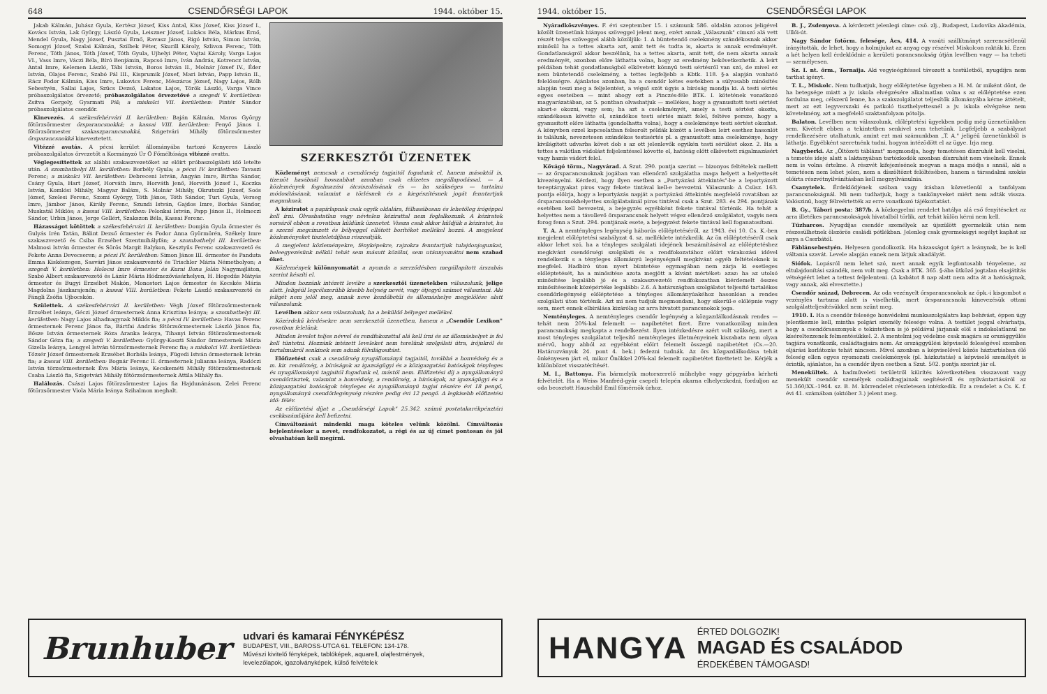648 CSENDŐRSÉGI LAPOK 1944. október 15.
Jakab Kálmán, Juhász Gyula, Kertész József, Kiss Antal, Kiss József, Kiss József I., Kovács István, Lak György, László Gyula, Leiszner József, Lukács Béla, Márkus Ernő, Mendel Gyula, Nagy József, Pusztai Ernő, Ravasz János, Rigó István, Simon István, Somogyi József, Szalai Kálmán, Szilbek Péter, Skurill Károly, Szlivon Ferenc, Tóth Ferenc, Tóth János, Tóth József, Tóth Gyula, Ujhelyi Péter, Vajtai Károly, Varga Lajos VI., Vass Imre, Váczi Béla, Bíró Benjámin, Rapcsó Imre, Iván András, Kotrencz István, Antal Imre, Kelemen László, Tábi István, Boros István II., Molnár József IV., Éder István, Olajos Ferenc, Szabó Pál III., Kisprumik József, Mari István, Papp István II., Rácz Fodor Kálmán, Kiss Imre, Lukovics Ferenc, Mészáros József, Nagy Lajos, Rólh Sebestyén, Sallai Lajos, Szűcs Dezső, Lakatos Lajos, Török László, Varga Vince próbaszolgálatos őrvezető; próbaszolgálatos őrvezetővé a szegedi V. kerületben: Zsitva Gergely, Gyarmati Pál; a miskolci VII. kerületben: Pintér Sándor próbaszolgálatos csendőr.
Kinevezés. A székesfehérvári II. kerületben: Baján Kálmán, Maros György főtörzsőrmester őrsparancsnokká; a kassai VIII. kerületben: Fenyő János I. főtörzsőrmester szakaszparancsnokká, Szigetvári Mihály főtörzsőrmester őrsparancsnokká kineveztetett.
Vitézzé avatás. A pécsi kerület állományába tartozó Kenyeres László próbaszolgálatos őrvezetőt a Kormányzó Úr Ő Főméltósága vitézzé avatta.
Véglegesíttettek az alábbi szakaszvezetőket az előírt próbaszolgálati idő letelte után. A szombathelyi III. kerületben: Borbély Gyula; a pécsi IV. kerületben: Tavaszi Ferenc; a miskolci VII. kerületben: Debreceni István, Angyán Imre, Birtha Sándor, Csány Gyula, Hart József, Horváth Imre, Horváth Jenő, Horváth József I., Koczka István, Komlósi Mihály, Magyar Balázs, S. Molnár Mihály, Okrutszki József, Soós József, Szelesi Ferenc, Szomi György, Tóth János, Tóth Sándor, Turi Gyula, Verseg Imre, Jámbor János, Király Ferenc, Szundi István, Gajdos Imre, Borbás Sándor, Muskatál Miklós; a kassai VIII. kerületben: Pelonkai István, Papp János II., Helmeczi Sándor, Urbin János, Jerge Gellért, Szakszon Béla, Kassai Ferenc.
Házasságot kötöttek a székesfehérvári II. kerületben: Domján Gyula őrmester és Gulyás Irén Tatán, Bálint Dezső őrmester és Fodor Anna Györmörén, Székely Imre szakaszvezető és Csiba Erzsébet Szentmihályfán; a szombathelyi III. kerületben: Malmosi István őrmester és Sörös Margit Balykon, Kesztyűs Ferenc szakaszvezető és Fekete Anna Devecseren; a pécsi IV. kerületben: Simon János III. őrmester és Panduta Emma Kisköszegen, Sasvári János szakaszvezető és Trischler Mária Németbolyon; a szegedi V. kerületben: Holocsi Imre őrmester és Kurai Ilona Jolán Nagymajláton, Szabó Albert szakaszvezető és Lázár Mária Hódmezővásárhelyen, H. Hegedűs Mátyás őrmester és Bugyi Erzsébet Makón, Monostori Lajos őrmester és Kecskés Mária Magdolna Jászkarajenőn; a kassai VIII. kerületben: Fekete László szakaszvezető és Fángli Zsófia Ujbocskón.
Születtek. A székesfehérvári II. kerületben: Végh József főtörzsőrmesternek Erzsébet leánya, Géczi József őrmesternek Anna Krisztina leánya; a szombathelyi III. kerületben: Nagy Lajos alhadnagynak Miklós fia; a pécsi IV. kerületben: Havas Ferenc őrmesternek Ferenc János fia, Bártfai András főtörzsőrmesternek László János fia, Bősze István őrmesternek Róza Aranka leánya, Tihanyi István főtörzsőrmesternek Sándor Géza fia; a szegedi V. kerületben: György-Koszti Sándor őrmesternek Mária Gizella leánya, Lengyel István törzsőrmesternek Ferenc fia; a miskolci VII. kerületben: Tőzsér József őrmesternek Erzsébet Borbála leánya, Fügedi István őrmesternek István fia; a kassai VIII. kerületben: Bognár Ferenc II. őrmesternek Julianna leánya, Radóczi István törzsőrmesternek Éva Mária leánya, Kecskeméti Mihály főtörzsőrmesternek Csaba László fia, Szigetvári Mihály főtörzsőrmesternek Attila Mihály fia.
Halálozás. Császi Lajos főtörzsőrmester Lajos fia Hajdunánáson, Zelei Ferenc főtörzsőrmester Viola Mária leánya Szihalmon meghalt.
SZERKESZTŐI ÜZENETEK
Közleményt nemcsak a csendőrség tagjaitól fogadunk el, hanem másoktól is, tizenöt hasábnál hosszabbat azonban csak előzetes megállapodással. — A közlemények fogalmazási átcsiszolásának és — ha szükséges — tartalmi módosításának, valamint a törlésnek és a kiegészítésnek jogát fenntartjuk magunknak.
A kéziratot a papírlapnak csak egyik oldalára, félhasábosan és lehetőleg írógéppel kell írni. Olvashatatlan vagy névtelen kézirattal nem foglalkozunk. A kéziratok sorsáról ebben a rovatban küldünk üzenetet. Vissza csak akkor küldjük a kéziratot, ha a szerző megcímzett és bélyeggel ellátott borítékot mellékel hozzá. A megjelent közleményeket tiszteletdíjban részesítjük.
A megjelent közleményekre, fényképekre, rajzokra fenntartjuk tulajdonjogunkat, beleegyezésünk nélkül tehát sem másutt közölni, sem utánnyomátni nem szabad őket.
Közlemények különnyomatát a nyomda a szerződésben megállapított árszabás szerint készíti el.
Minden hozzánk intézett levélre a szerkesztői üzenetekben válaszolunk, jelige alatt. Jeligéül legcélszerűbb kisebb helység nevét, vagy ötjegyű számot választani. Aki jeligét nem jelöl meg, annak neve kezdőbetűi és állomáshelye megjelölése alatt válaszolunk.
Levélben akkor sem válaszolunk, ha a beküldő bélyeget mellékel.
Közérdekű kérdésekre nem szerkesztői üzenetben, hanem a „Csendőr Lexikon" rovatban felelünk.
Minden levelet teljes névvel és rendfokozattal alá kell írni és az állomáshelyet is fel kell tüntetni. Hozzánk intézett leveleket nem terelünk szolgálati útra, írójukról és tartalmukról senkinek sem adunk fölvilágosítást.
Előfizetést csak a csendőrség nyugállományú tagjaitól, továbbá a honvédség és a m. kir. rendőrség, a bíróságok az igazságügyi és a közigazgatási hatóságok tényleges és nyugállományú tagjaitól fogadunk el, mástól nem. Előfizetési díj a nyugállományú csendőrtisztek, valamint a honvédség, a rendőrség, a bíróságok, az igazságügyi és a közigazgatási hatóságok tényleges és nyugállományú tagjai részére évi 18 pengő, nyugállományú csendőrlegénység részére pedig évi 12 pengő. A legkisebb előfizetési idő: félév.
Az előfizetési díjat a „Csendőrségi Lapok" 25.342. számú postatakarékpénztári csekkszámlájára kell befizetni.
Címváltozását mindenki maga köteles velünk közölni. Címváltozás bejelentésekor a nevet, rendfokozatot, a régi és az új címet pontosan és jól olvashatóan kell megírni.
Brunhuber
udvari és kamarai FÉNYKÉPÉSZ
BUDAPEST, VIII., BAROSS-UTCA 61. TELEFON: 134-178.
Művészi kivitelő fényképek, tablóképek, aquarell, olajfestmények,
levelezőlapok, igazolványképek, külső felvételek
1944. október 15. CSENDŐRSÉGI LAPOK
Nyáradköszvényes. F. évi szeptember 15. i számunk 586. oldalán azonos jeligével közölt üzenetünk hiányos szöveggel jelent meg, ezért annak „Válaszunk" címszó alá vett részét teljes szöveggel alább közöljük: 1. A büntetendő cselekmény szándékosnak akkor minősül ha a tettes akarta azt, amit tett és tudta is, akarta is annak eredményét. Gondatlanságról akkor beszélünk, ha a tettes akarta, amit tett, de nem akarta annak eredményét, azonban előre láthatta volna, hogy az eredmény bekövetkezhetik. A leírt példában tehát gondatlanságból elkövetett könnyű testi sértésről van szó, de mivel ez nem büntetendő cselekmény, a tettes legfeljebb a Kbtk. 118. §-a alapján vonható felelősségre. Ajánlatos azonban, ha a csendőr kétes esetekben a súlyosabb minősítés alapján teszi meg a feljelentést, a végső szót úgyis a bíróság mondja ki. A testi sértés egyes eseteiben — mint ahogy ezt a Pinczés-féle BTK. I. kötetének vonatkozó magyarázatában, az 5. pontban olvashatjuk — mellékes, hogy a gyanusított testi sértést akart-e okozni, vagy sem; ha azt a cselekményét, amely a testi sértést okozta, szándékosan követte el, szándékos testi sértés miatt felel, feltéve persze, hogy a gyanusított előre láthatta (gondolhatta volna), hogy a cselekménye testi sértést okozhat. A könyvben ezzel kapcsolatban felsorolt példák között a levélben leírt esethez hasonlót is találunk, nevezetesen szándékos testisértés pl. a gyanusított ama cselekménye, hogy kivilágított udvarba követ dob s az ott jelenlevők egyikén testi sérülést okoz. 2. Ha a tettes a valótlan vádolást feljelentéssel követte el, hatóság előtt elkövetett rágalmazásért vagy hamis vádért felel.
Kővágó törm., Nagyvárad. A Szut. 290. pontja szerint — bizonyos feltételek mellett — az őrsparancsnoknak jogában van ellenőrző szolgálatba maga helyett a helyettesét kivezényelni. Kérdezi, hogy ilyen esetben a „Portyázási áttekintés"-be a leportyázott tereptárgyakat piros vagy fekete tintával kell-e bevezetni. Válaszunk: A Csüsz. 163. pontja előírja, hogy a leportyázás napját a portyázási áttekintés megfelelő rovatában az őrsparancsnokhelyettes szolgálataiinál piros tintával csak a Szut. 283. és 294. pontjának esetében kell bevezetni, a bejegyzés egyébként fekete tintával történik. Ha tehát a helyettes nem a távollevő őrsparancsnok helyett végez ellenőrző szolgálatot, vagyis nem forog fenn a Szut. 294. pontjának esete, a bejegyzést fekete tintával kell foganatosítani.
T. A. A nemtényleges legénység háborús előléptetéséről, az 1943. évi 10. Cs. K.-ben megjelent előléptetési szabályzat 4. sz. melléklete intézkedik. Az ön előléptetéséről csak akkor lehet szó, ha a tényleges szolgálati idejének beszámításával az előléptetéshez megkívánt csendőrségi szolgálati és a rendfokozatához előírt várakozási idővel rendelkezik s a tényleges állományú legénységnél megkívánt egyéb feltételeknek is megfelel. Hadbíró úton nyert büntetése egymagában nem zárja ki esetleges előléptetését, ha a minősítése azota megjött a kívánt mértéket: azaz: ha az utolsó minősítése legalább jó és a szakaszvezetői rendfokozatban kiérdemelt összes minősítéseinek középértéke legalább: 2.6. A határszágban szolgálatot teljesítő tartalékos csendőrlegénység előléptetése a tényleges állományúakéhoz hasonlóan a rendes szolgálati úton történik. Azt mi nem tudjuk megmondani, hogy sikerül-e előlépnie vagy sem, mert ennek elbírálása kizárólag az arra hivatott parancsnokok joga.
Nemtényleges. A nemtényleges csendőr legénység a közgazdálkodásnak rendes — tehát nem 20%-kal felemelt — napibetétet fizet. Erre vonatkozólag minden parancsnokság megkapta a rendelkezést. Ilyen intézkedésre azért volt szükség, mert a most tényleges szolgálatot teljesítő nemtényleges illetményeinek kiszabata nem olyan mérvű, hogy abból az egyébként előírt felemelt összegű napibetétet (Cs.—20. Határozványok 24. pont 4. bek.) fedezni tudnák. Az őrs közgazdálkodása tehát önkényesen járt el, mikor Önökkel 20%-kal felemelt napibetétet fizettetett be. Kérjék a különbözet visszatérítését.
M. I., Battonya. Fia bármelyik motorszerelő műhelybe vagy gépgyárba kérheti felvételét. Ha a Weiss Manfréd-gyár csepeli telepén akarna elhelyezkedni, forduljon az oda beosztott Hauschild Emil főmérnök úrhoz.
B. J., Zsdenyova. A kérdezett jelenlegi címe: csö. zlj., Budapest, Ludovika Akadémia, Ullői-út.
Nagy Sándor fotörm. felesége, Ács, 414. A vasúti szállítmányt szerencsétlenül irányították, de lehet, hogy a holmijukat az anyag egy részével Miskolcon rakták ki. Ezen a két helyen kell érdeklődnie a kerületi parancsnokság útján levélben vagy — ha teheti — személyesen.
Sz. I. nt. őrm., Tornaija. Aki vegyieégitéssel távozott a testületből, nyugdíjra nem tarthat igényt.
T. L., Miskolc. Nem tudhatjuk, hogy előléptetése ügyeben a H. M. úr miként dönt, de ha betegsége miatt a jv. iskola elvégzésére alkalmatlan volna s az előléptetése ezen fordulna meg, célszerű lenne, ha a szakszolgálatot teljesítők állományába kérne áttételt, mert az ezt legyverszaki és patkoló tiszthelyettesnél a jv. iskola elvégzése nem követelmény, azt a megfelelő szaktanfolyam pótolja.
Balaton. Levélben nem válaszolunk, előléptetési ügyekben pedig még üzenetünkben sem. Kivételt ebben a tekintetben senkivel sem tehetünk. Legfeljebb a szabályzat rendelkezésére utalhatunk, amint ezt mai számunkban „T. A." jeligéű üzenetünkből is láthatja. Egyébként szeretnénk tudni, hogyan intézödött el az ügye. Írja meg.
Nagyberki. Az „Öltözeti táblázat" megmondja, hogy temetésen díszruhát kell viselni, a temetés ideje alatt a laktanyában tartózkodók azonban díszruhát nem viselnek. Ennek nem is volna értelme. A részvét kifejezésének megvan a maga módja s annál, aki a temetésen nem lehet jelen, nem a díszöltözet felöltésében, hanem a társadalmi szokás előírta részvétnyilvánításban kell megnyilvánulnia.
Csanytelek. Érdeklődjének szóban vagy írásban közvetlenül a tanfolyam parancsnokságnál. Mi nem tudhatjuk, hogy a tankönyveket miért nem adták vissza. Valószinű, hogy félreértették az erre vonatkozó tájékoztatást.
B. Gy., Tábori posta: 387/b. A közkegyelmi rendelet hatálya alá eső fenyítéseket az arra illetékes parancsnokságok hivatalból törlik, azt tehát külön kérni nem kell.
Tűzharcos. Nyugdíjas csendőr személyek az újszülött gyermekük után nem részesülhetnek ölszörös családi pótlékban. Jelenleg csak gyermekágyi segélyt kaphat az anya a Cserbától.
Fáblánsebestyén. Helyesen gondolkozik. Ha házasságot ígért a leánynak, be is kell váltania szavát. Levele alapján ennek nem látjuk akadályát.
Siófok. Lopásról nem lehet szó, mert annak egyik legfontosabb tényeleme, az eltulajdonítási szándék, nem volt meg. Csak a BTK. 365. §-ába ütköző jogtalan elsajátítás vétségéért lehet a tettest feljelenteni. (A kabátot 8 nap alatt nem adta át a hatóságnak, vagy annak, aki elvesztette.)
Csendőr század, Debrecen. Az oda vezényelt őrsparancsnokok az őpk.-i kisgombot a vezénylés tartama alatt is viselhetik, mert őrsparancsnoki kinevezésük ottani szolgálatteljesítésükkel nem szűnt meg.
1910. I. Ha a csendőr felesége honvédelmi munkaszolgálatra kap behívást, éppen úgy jelentkeznie kell, mintha polgári személy felesége volna. A testület joggal elvárhatja, hogy a csendőrasszonyok e tekintetben is jó példával járjanak elöl s indokolatlanul ne kíséreltezzenek felmentésükkel. 2. A mentelmi jog védelme csak magára az országgyűlés tagjára vonatkozik, családtagjaira nem. Az országgyűlési képviselő feleségével szemben eljárási korlátozás tehát nincsen. Mivel azonban a képviselővel közös háztartásban élő feleség ellen egyes nyomozati cselekmények (pl. házkutatás) a képviselő személyét is érintik, ajánlatos, ha a csendőr ilyen esetben a Szut. 502. pontja szerint jár el.
Menekültek. A hadműveleti területről kiürítés következtében visszavont vagy menekült csendőr személyek családtagjainak segítéséről és nyilvántartásáról az 51.360/XX.-1944. sz. B. M. körrendelet részletesen intézkedik. Ez a rendelet a Cs. K. f. évi 41. számában (október 3.) jelent meg.
HANGYA
ÉRTED DOLGOZIK!
MAGAD ÉS CSALÁDOD
ÉRDEKÉBEN TÁMOGASD!